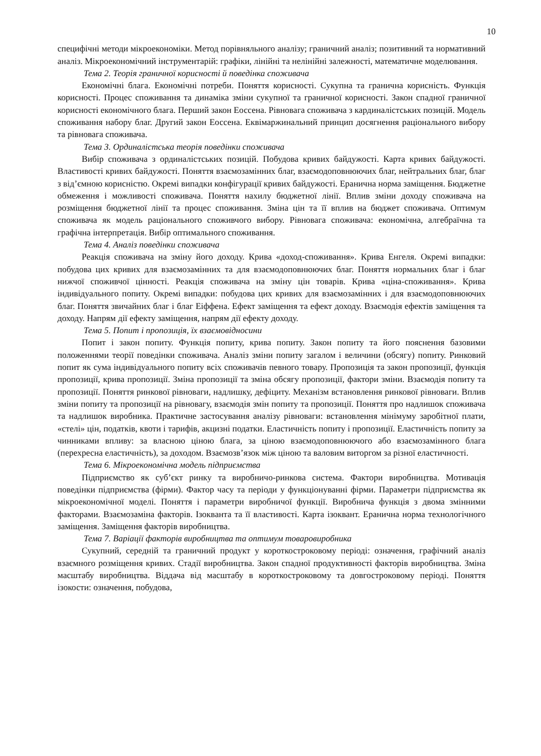10
специфічні методи мікроекономіки. Метод порівняльного аналізу; граничний аналіз; позитивний та нормативний аналіз. Мікроекономічний інструментарій: графіки, лінійні та нелінійні залежності, математичне моделювання.
Тема 2. Теорія граничної корисності й поведінка споживача
Економічні блага. Економічні потреби. Поняття корисності. Сукупна та гранична корисність. Функція корисності. Процес споживання та динаміка зміни сукупної та граничної корисності. Закон спадної граничної корисності економічного блага. Перший закон Еоссена. Рівновага споживача з кардиналістських позицій. Модель споживання набору благ. Другий закон Еоссена. Еквімаржинальний принцип досягнення раціонального вибору та рівновага споживача.
Тема 3. Ординалістська теорія поведінки споживача
Вибір споживача з ординалістських позицій. Побудова кривих байдужості. Карта кривих байдужості. Властивості кривих байдужості. Поняття взаємозамінних благ, взаємодоповнюючих благ, нейтральних благ, благ з від’ємною корисністю. Окремі випадки конфігурації кривих байдужості. Еранична норма заміщення. Бюджетне обмеження і можливості споживача. Поняття нахилу бюджетної лінії. Вплив зміни доходу споживача на розміщення бюджетної лінії та процес споживання. Зміна цін та її вплив на бюджет споживача. Оптимум споживача як модель раціонального споживчого вибору. Рівновага споживача: економічна, алгебраїчна та графічна інтерпретація. Вибір оптимального споживання.
Тема 4. Аналіз поведінки споживача
Реакція споживача на зміну його доходу. Крива «доход-споживання». Крива Енгеля. Окремі випадки: побудова цих кривих для взаємозамінних та для взаємодоповнюючих благ. Поняття нормальних благ і благ нижчої споживчої цінності. Реакція споживача на зміну цін товарів. Крива «ціна-споживання». Крива індивідуального попиту. Окремі випадки: побудова цих кривих для взаємозамінних і для взаємодоповнюючих благ. Поняття звичайних благ і благ Еіффена. Ефект заміщення та ефект доходу. Взаємодія ефектів заміщення та доходу. Напрям дії ефекту заміщення, напрям дії ефекту доходу.
Тема 5. Попит і пропозиція, їх взаємовідносини
Попит і закон попиту. Функція попиту, крива попиту. Закон попиту та його пояснення базовими положеннями теорії поведінки споживача. Аналіз зміни попиту загалом і величини (обсягу) попиту. Ринковий попит як сума індивідуального попиту всіх споживачів певного товару. Пропозиція та закон пропозиції, функція пропозиції, крива пропозиції. Зміна пропозиції та зміна обсягу пропозиції, фактори зміни. Взаємодія попиту та пропозиції. Поняття ринкової рівноваги, надлишку, дефіциту. Механізм встановлення ринкової рівноваги. Вплив зміни попиту та пропозиції на рівновагу, взаємодія змін попиту та пропозиції. Поняття про надлишок споживача та надлишок виробника. Практичне застосування аналізу рівноваги: встановлення мінімуму заробітної плати, «стелі» цін, податків, квоти і тарифів, акцизні податки. Еластичність попиту і пропозиції. Еластичність попиту за чинниками впливу: за власною ціною блага, за ціною взаємодоповнюючого або взаємозамінного блага (перехресна еластичність), за доходом. Взаємозв’язок між ціною та валовим виторгом за різної еластичності.
Тема 6. Мікроекономічна модель підприємства
Підприємство як суб’єкт ринку та виробничо-ринкова система. Фактори виробництва. Мотивація поведінки підприємства (фірми). Фактор часу та періоди у функціонуванні фірми. Параметри підприємства як мікроекономічної моделі. Поняття і параметри виробничої функції. Виробнича функція з двома змінними факторами. Взаємозаміна факторів. Ізокванта та її властивості. Карта ізоквант. Еранична норма технологічного заміщення. Заміщення факторів виробництва.
Тема 7. Варіації факторів виробництва та оптимум товаровиробника
Сукупний, середній та граничний продукт у короткостроковому періоді: означення, графічний аналіз взаємного розміщення кривих. Стадії виробництва. Закон спадної продуктивності факторів виробництва. Зміна масштабу виробництва. Віддача від масштабу в короткостроковому та довгостроковому періоді. Поняття ізокости: означення, побудова,